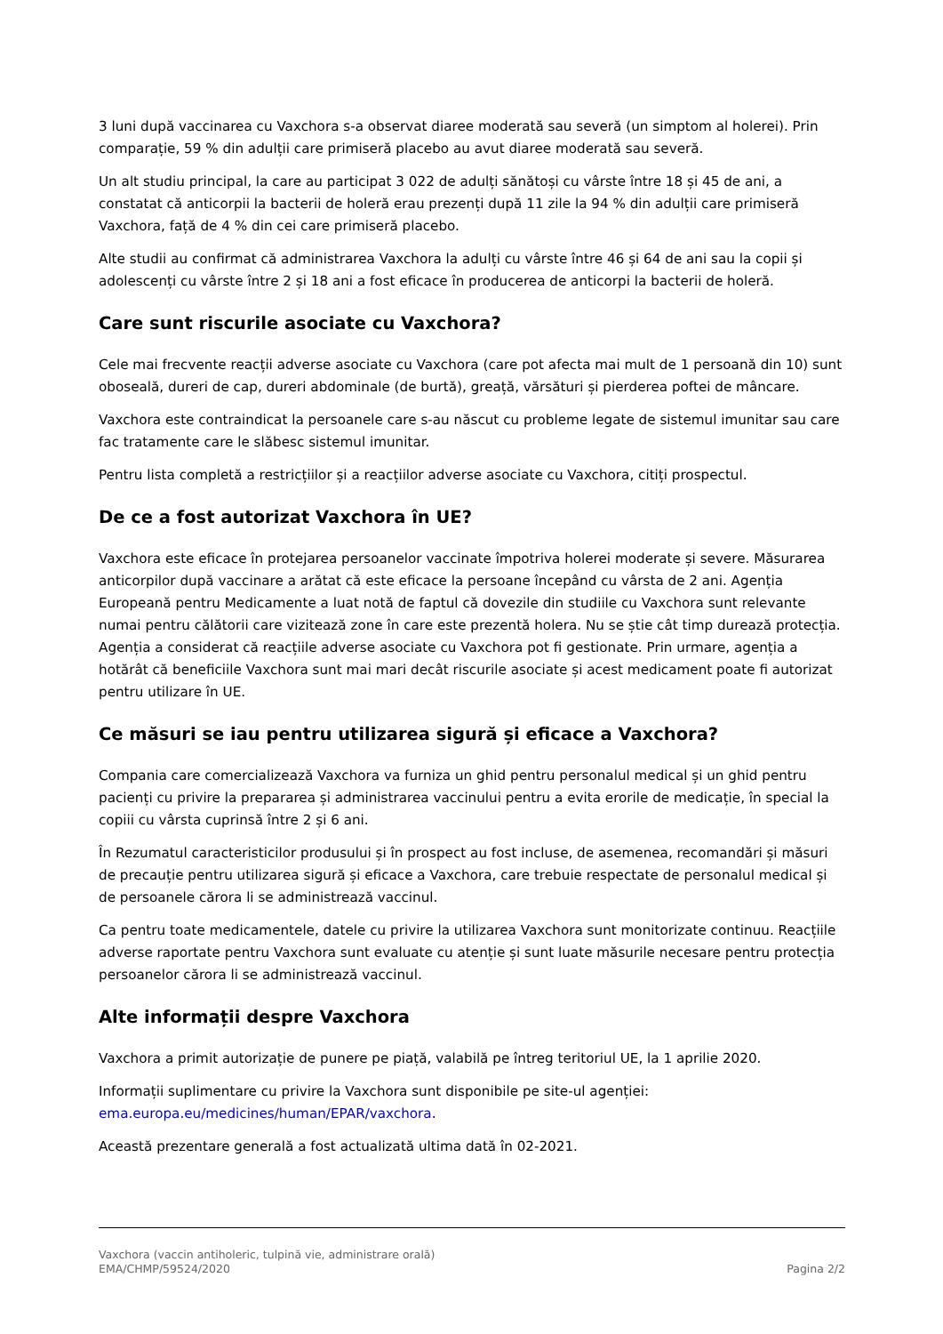3 luni după vaccinarea cu Vaxchora s-a observat diaree moderată sau severă (un simptom al holerei). Prin comparație, 59 % din adulții care primiseră placebo au avut diaree moderată sau severă.
Un alt studiu principal, la care au participat 3 022 de adulți sănătoși cu vârste între 18 și 45 de ani, a constatat că anticorpii la bacterii de holeră erau prezenți după 11 zile la 94 % din adulții care primiseră Vaxchora, față de 4 % din cei care primiseră placebo.
Alte studii au confirmat că administrarea Vaxchora la adulți cu vârste între 46 și 64 de ani sau la copii și adolescenți cu vârste între 2 și 18 ani a fost eficace în producerea de anticorpi la bacterii de holeră.
Care sunt riscurile asociate cu Vaxchora?
Cele mai frecvente reacții adverse asociate cu Vaxchora (care pot afecta mai mult de 1 persoană din 10) sunt oboseală, dureri de cap, dureri abdominale (de burtă), greață, vărsături și pierderea poftei de mâncare.
Vaxchora este contraindicat la persoanele care s-au născut cu probleme legate de sistemul imunitar sau care fac tratamente care le slăbesc sistemul imunitar.
Pentru lista completă a restricțiilor și a reacțiilor adverse asociate cu Vaxchora, citiți prospectul.
De ce a fost autorizat Vaxchora în UE?
Vaxchora este eficace în protejarea persoanelor vaccinate împotriva holerei moderate și severe. Măsurarea anticorpilor după vaccinare a arătat că este eficace la persoane începând cu vârsta de 2 ani. Agenția Europeană pentru Medicamente a luat notă de faptul că dovezile din studiile cu Vaxchora sunt relevante numai pentru călătorii care vizitează zone în care este prezentă holera. Nu se știe cât timp durează protecția. Agenția a considerat că reacțiile adverse asociate cu Vaxchora pot fi gestionate. Prin urmare, agenția a hotărât că beneficiile Vaxchora sunt mai mari decât riscurile asociate și acest medicament poate fi autorizat pentru utilizare în UE.
Ce măsuri se iau pentru utilizarea sigură și eficace a Vaxchora?
Compania care comercializează Vaxchora va furniza un ghid pentru personalul medical și un ghid pentru pacienți cu privire la prepararea și administrarea vaccinului pentru a evita erorile de medicație, în special la copiii cu vârsta cuprinsă între 2 și 6 ani.
În Rezumatul caracteristicilor produsului și în prospect au fost incluse, de asemenea, recomandări și măsuri de precauție pentru utilizarea sigură și eficace a Vaxchora, care trebuie respectate de personalul medical și de persoanele cărora li se administrează vaccinul.
Ca pentru toate medicamentele, datele cu privire la utilizarea Vaxchora sunt monitorizate continuu. Reacțiile adverse raportate pentru Vaxchora sunt evaluate cu atenție și sunt luate măsurile necesare pentru protecția persoanelor cărora li se administrează vaccinul.
Alte informații despre Vaxchora
Vaxchora a primit autorizație de punere pe piață, valabilă pe întreg teritoriul UE, la 1 aprilie 2020.
Informații suplimentare cu privire la Vaxchora sunt disponibile pe site-ul agenției: ema.europa.eu/medicines/human/EPAR/vaxchora.
Această prezentare generală a fost actualizată ultima dată în 02-2021.
Vaxchora (vaccin antiholeric, tulpină vie, administrare orală)
EMA/CHMP/59524/2020 Pagina 2/2